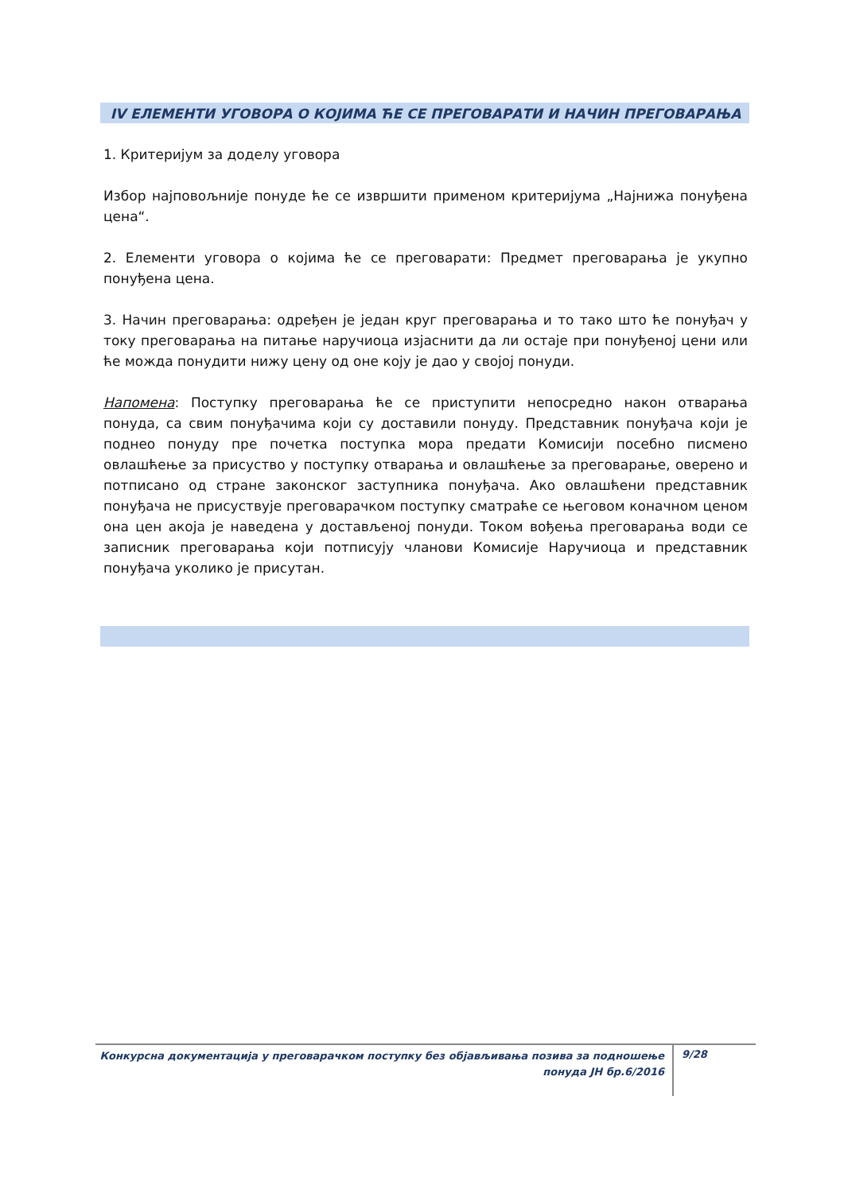IV ЕЛЕМЕНТИ УГОВОРА О КОЈИМА ЋЕ СЕ ПРЕГОВАРАТИ И НАЧИН ПРЕГОВАРАЊА
1. Критеријум за доделу уговора
Избор најповољније понуде ће се извршити применом критеријума „Најнижа понуђена цена“.
2. Елементи уговора о којима ће се преговарати: Предмет преговарања је укупно понуђена цена.
3. Начин преговарања: одређен је један круг преговарања и то тако што ће понуђач у току преговарања на питање наручиоца изјаснити да ли остаје при понуђеној цени или ће можда понудити нижу цену од оне коју је дао у својој понуди.
Напомена: Поступку преговарања ће се приступити непосредно након отварања понуда, са свим понуђачима који су доставили понуду. Представник понуђача који је поднео понуду пре почетка поступка мора предати Комисији посебно писмено овлашћење за присуство у поступку отварања и овлашћење за преговарање, оверено и потписано од стране законског заступника понуђача. Ако овлашћени представник понуђача не присуствује преговарачком поступку сматраће се његовом коначном ценом она цен акоја је наведена у достављеној понуди. Током вођења преговарања води се записник преговарања који потписују чланови Комисије Наручиоца и представник понуђача уколико је присутан.
Конкурсна документација у преговарачком поступку без објављивања позива за подношење
понуда ЈН бр.6/2016
9/28